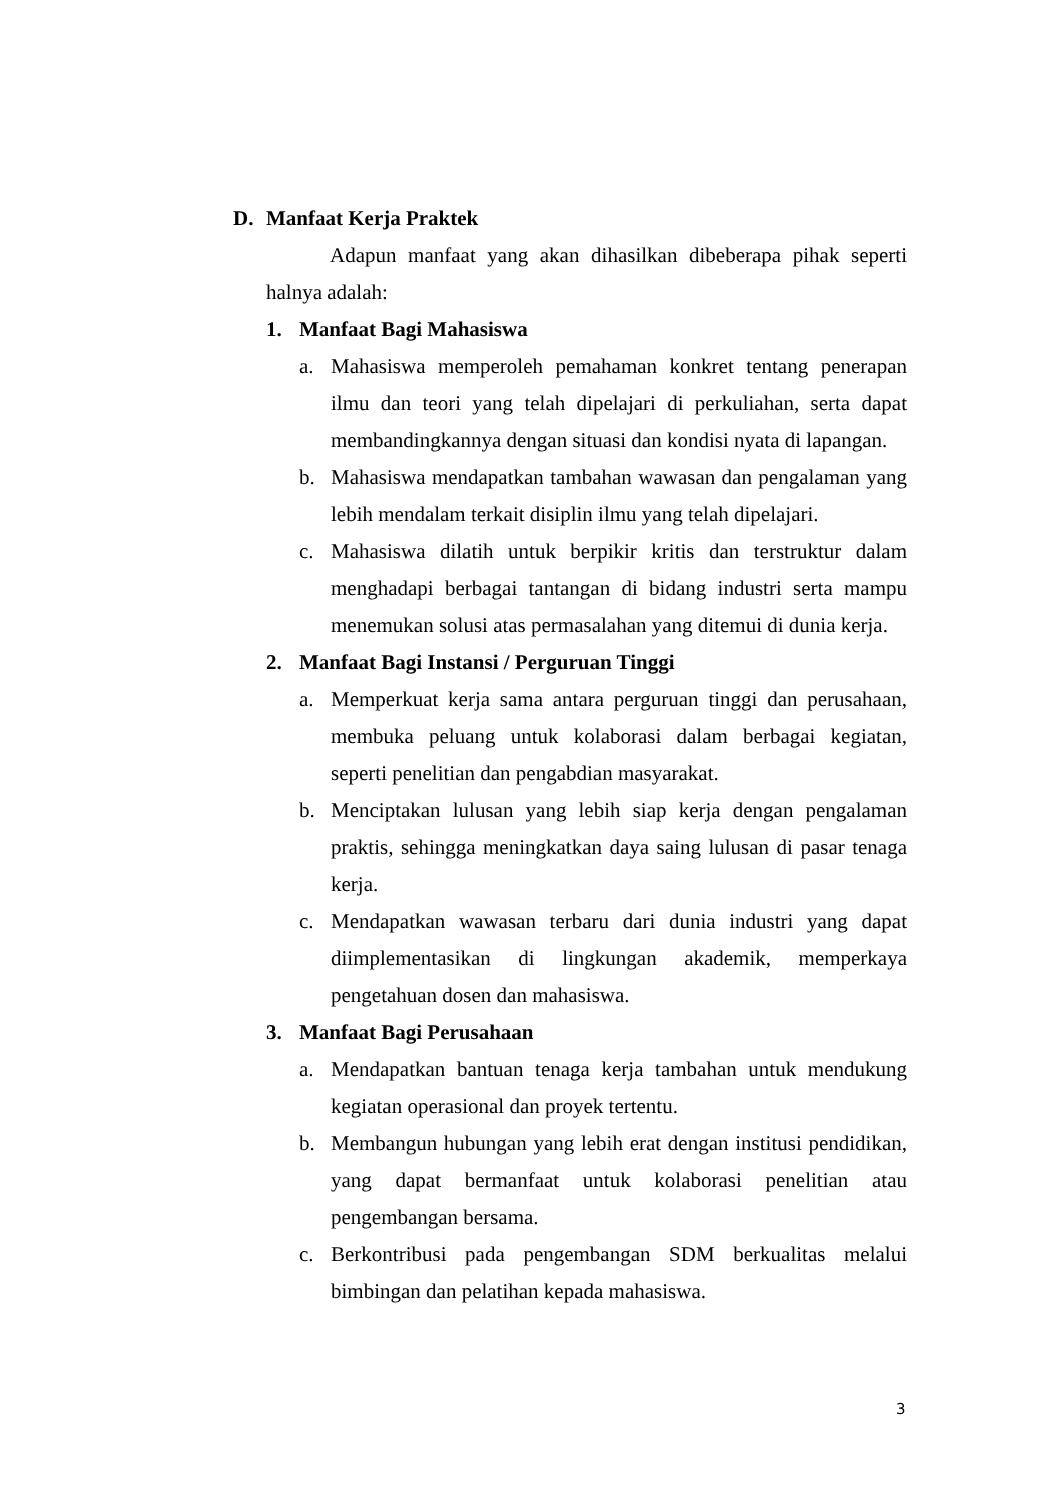D. Manfaat Kerja Praktek
Adapun manfaat yang akan dihasilkan dibeberapa pihak seperti halnya adalah:
1. Manfaat Bagi Mahasiswa
a. Mahasiswa memperoleh pemahaman konkret tentang penerapan ilmu dan teori yang telah dipelajari di perkuliahan, serta dapat membandingkannya dengan situasi dan kondisi nyata di lapangan.
b. Mahasiswa mendapatkan tambahan wawasan dan pengalaman yang lebih mendalam terkait disiplin ilmu yang telah dipelajari.
c. Mahasiswa dilatih untuk berpikir kritis dan terstruktur dalam menghadapi berbagai tantangan di bidang industri serta mampu menemukan solusi atas permasalahan yang ditemui di dunia kerja.
2. Manfaat Bagi Instansi / Perguruan Tinggi
a. Memperkuat kerja sama antara perguruan tinggi dan perusahaan, membuka peluang untuk kolaborasi dalam berbagai kegiatan, seperti penelitian dan pengabdian masyarakat.
b. Menciptakan lulusan yang lebih siap kerja dengan pengalaman praktis, sehingga meningkatkan daya saing lulusan di pasar tenaga kerja.
c. Mendapatkan wawasan terbaru dari dunia industri yang dapat diimplementasikan di lingkungan akademik, memperkaya pengetahuan dosen dan mahasiswa.
3. Manfaat Bagi Perusahaan
a. Mendapatkan bantuan tenaga kerja tambahan untuk mendukung kegiatan operasional dan proyek tertentu.
b. Membangun hubungan yang lebih erat dengan institusi pendidikan, yang dapat bermanfaat untuk kolaborasi penelitian atau pengembangan bersama.
c. Berkontribusi pada pengembangan SDM berkualitas melalui bimbingan dan pelatihan kepada mahasiswa.
3